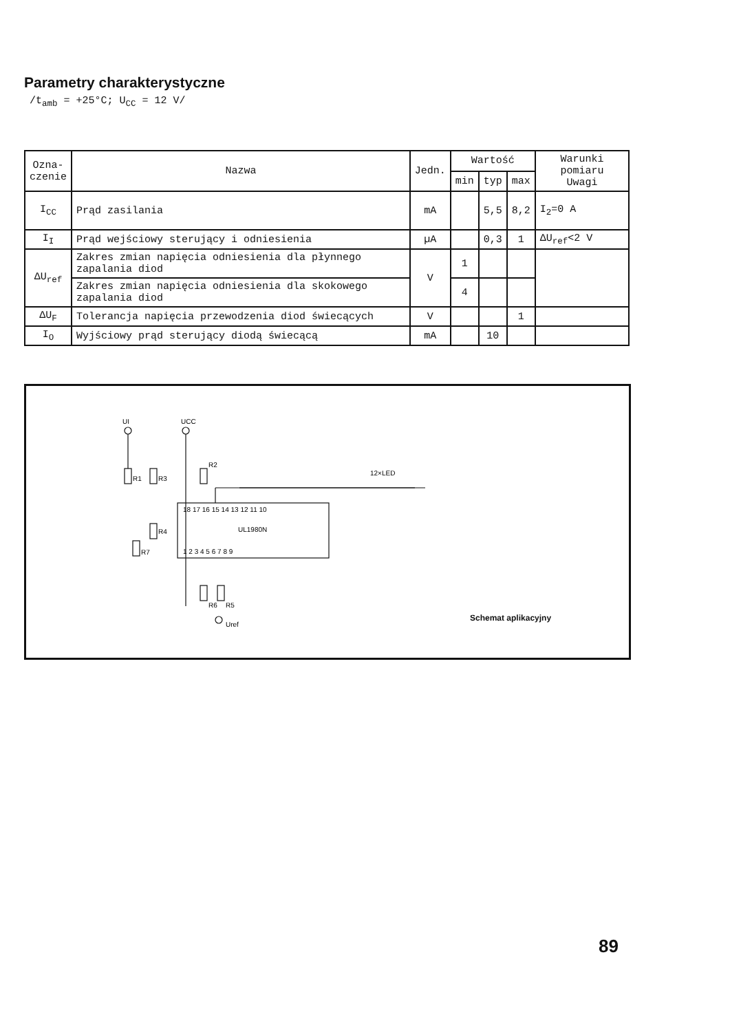Parametry charakterystyczne
/t<sub>amb</sub> = +25°C; U<sub>CC</sub> = 12 V/
| Ozna- czenie | Nazwa | Jedn. | Wartość | | | Warunki pomiaru Uwagi |
| --- | --- | --- | --- | --- | --- | --- |
| | | | min | typ | max | |
| I<sub>CC</sub> | Prąd zasilania | mA | | 5,5 | 8,2 | I<sub>2</sub>=0 A |
| I<sub>I</sub> | Prąd wejściowy sterujący i odniesienia | µA | | 0,3 | 1 | ΔU<sub>ref</sub><2 V |
| ΔU<sub>ref</sub> | Zakres zmian napięcia odniesienia dla płynnego zapalania diod | V | 1 | | | |
| | Zakres zmian napięcia odniesienia dla skokowego zapalania diod | | 4 | | | |
| ΔU<sub>F</sub> | Tolerancja napięcia przewodzenia diod świecących | V | | | 1 | |
| I<sub>O</sub> | Wyjściowy prąd sterujący diodą świecącą | mA | | 10 | | |
UI
UCC
R1
R3
R2
R4
R7
R6
R5
12×LED
18 17 16 15 14 13 12 11 10
UL1980N
1 2 3 4 5 6 7 8 9
Uref
Schemat aplikacyjny
89